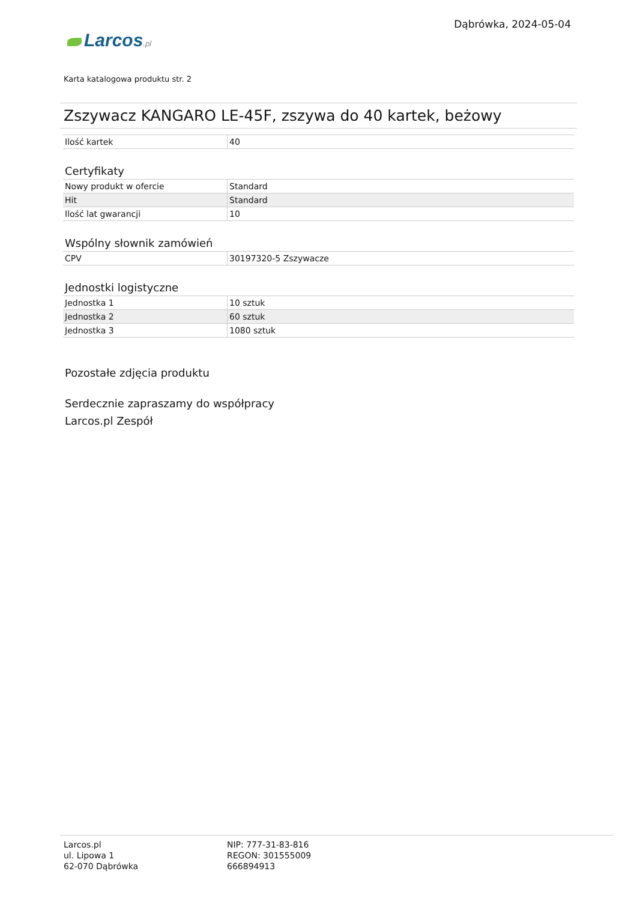Larcos.pl
Dąbrówka, 2024-05-04
Karta katalogowa produktu str. 2
Zszywacz KANGARO LE-45F, zszywa do 40 kartek, beżowy
| Ilość kartek | 40 |
Certyfikaty
| Nowy produkt w ofercie | Standard |
| Hit | Standard |
| Ilość lat gwarancji | 10 |
Wspólny słownik zamówień
| CPV | 30197320-5 Zszywacze |
Jednostki logistyczne
| Jednostka 1 | 10 sztuk |
| Jednostka 2 | 60 sztuk |
| Jednostka 3 | 1080 sztuk |
Pozostałe zdjęcia produktu
Serdecznie zapraszamy do współpracy
Larcos.pl Zespół
Larcos.pl
ul. Lipowa 1
62-070 Dąbrówka
NIP: 777-31-83-816
REGON: 301555009
666894913